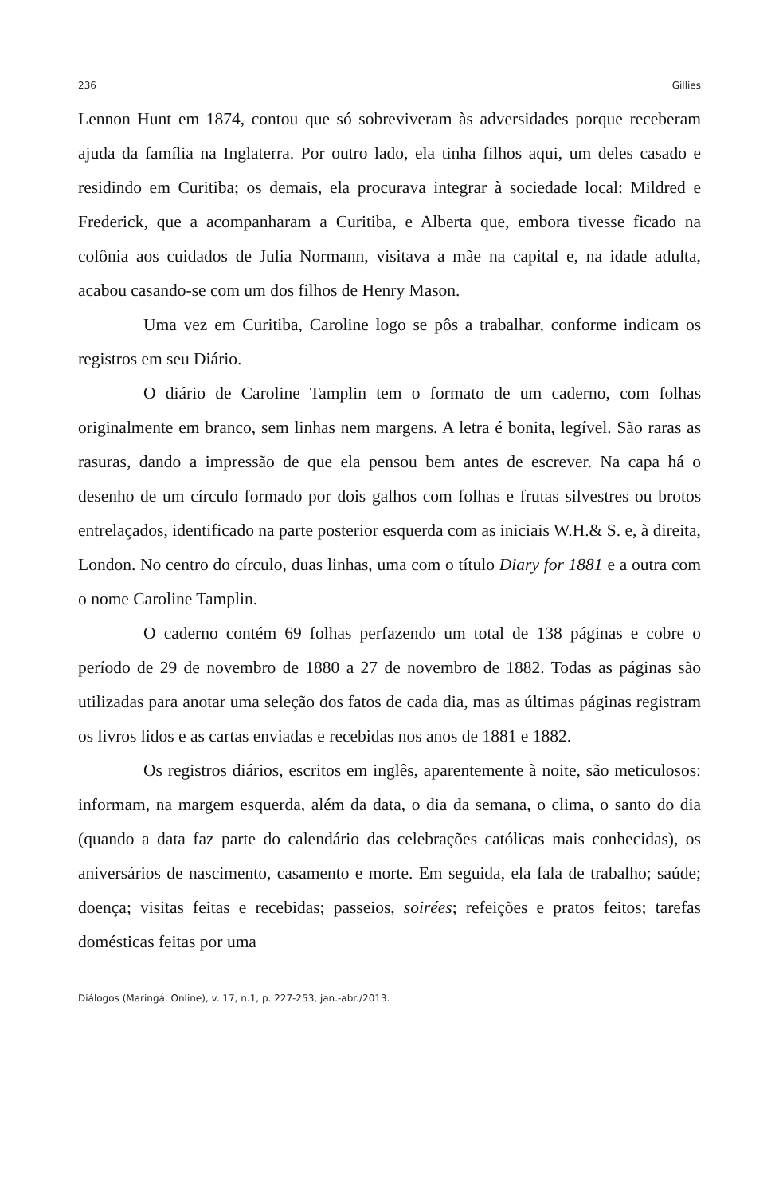236 Gillies
Lennon Hunt em 1874, contou que só sobreviveram às adversidades porque receberam ajuda da família na Inglaterra. Por outro lado, ela tinha filhos aqui, um deles casado e residindo em Curitiba; os demais, ela procurava integrar à sociedade local: Mildred e Frederick, que a acompanharam a Curitiba, e Alberta que, embora tivesse ficado na colônia aos cuidados de Julia Normann, visitava a mãe na capital e, na idade adulta, acabou casando-se com um dos filhos de Henry Mason.
Uma vez em Curitiba, Caroline logo se pôs a trabalhar, conforme indicam os registros em seu Diário.
O diário de Caroline Tamplin tem o formato de um caderno, com folhas originalmente em branco, sem linhas nem margens. A letra é bonita, legível. São raras as rasuras, dando a impressão de que ela pensou bem antes de escrever. Na capa há o desenho de um círculo formado por dois galhos com folhas e frutas silvestres ou brotos entrelaçados, identificado na parte posterior esquerda com as iniciais W.H.& S. e, à direita, London. No centro do círculo, duas linhas, uma com o título Diary for 1881 e a outra com o nome Caroline Tamplin.
O caderno contém 69 folhas perfazendo um total de 138 páginas e cobre o período de 29 de novembro de 1880 a 27 de novembro de 1882. Todas as páginas são utilizadas para anotar uma seleção dos fatos de cada dia, mas as últimas páginas registram os livros lidos e as cartas enviadas e recebidas nos anos de 1881 e 1882.
Os registros diários, escritos em inglês, aparentemente à noite, são meticulosos: informam, na margem esquerda, além da data, o dia da semana, o clima, o santo do dia (quando a data faz parte do calendário das celebrações católicas mais conhecidas), os aniversários de nascimento, casamento e morte. Em seguida, ela fala de trabalho; saúde; doença; visitas feitas e recebidas; passeios, soirées; refeições e pratos feitos; tarefas domésticas feitas por uma
Diálogos (Maringá. Online), v. 17, n.1, p. 227-253, jan.-abr./2013.